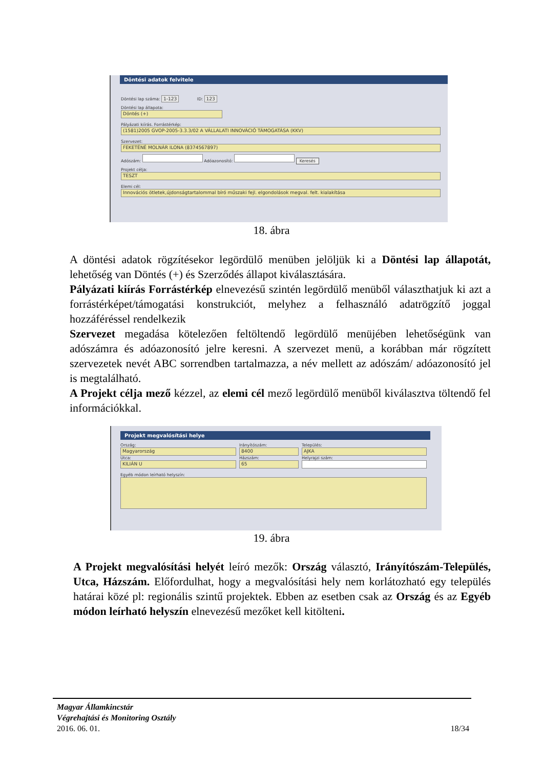Döntési adatok felvitele
Döntési lap száma: 1-123 ID: 123
Döntési lap állapota:
Döntés (+)
Pályázati kiírás. Forrástérkép:
(1581)2005 GVOP-2005-3.3.3/02 A VÁLLALATI INNOVÁCIÓ TÁMOGATÁSA (KKV)
Szervezet:
FEKETÉNÉ MOLNÁR ILONA (8374567897)
Adószám: Adóazonosító: Keresés
Projekt célja:
TESZT
Elemi cél:
Innovációs ötletek,újdonságtartalommal bíró műszaki fejl. elgondolások megval. felt. kialakítása
18. ábra
A döntési adatok rögzítésekor legördülő menüben jelöljük ki a Döntési lap állapotát, lehetőség van Döntés (+) és Szerződés állapot kiválasztására.
Pályázati kiírás Forrástérkép elnevezésű szintén legördülő menüből választhatjuk ki azt a forrástérképet/támogatási konstrukciót, melyhez a felhasználó adatrögzítő joggal hozzáféréssel rendelkezik
Szervezet megadása kötelezően feltöltendő legördülő menüjében lehetőségünk van adószámra és adóazonosító jelre keresni. A szervezet menü, a korábban már rögzített szervezetek nevét ABC sorrendben tartalmazza, a név mellett az adószám/ adóazonosító jel is megtalálható.
A Projekt célja mező kézzel, az elemi cél mező legördülő menüből kiválasztva töltendő fel információkkal.
Projekt megvalósítási helye
Ország:
Magyarország
Utca:
KILIÁN U
Irányítószám:
8400
Házszám:
65
Település:
AJKA
Helyrajzi szám:
Egyéb módon leírható helyszín:
19. ábra
A Projekt megvalósítási helyét leíró mezők: Ország választó, Irányítószám-Település, Utca, Házszám. Előfordulhat, hogy a megvalósítási hely nem korlátozható egy település határai közé pl: regionális szintű projektek. Ebben az esetben csak az Ország és az Egyéb módon leírható helyszín elnevezésű mezőket kell kitölteni.
Magyar Államkincstár
Végrehajtási és Monitoring Osztály
2016. 06. 01. 18/34